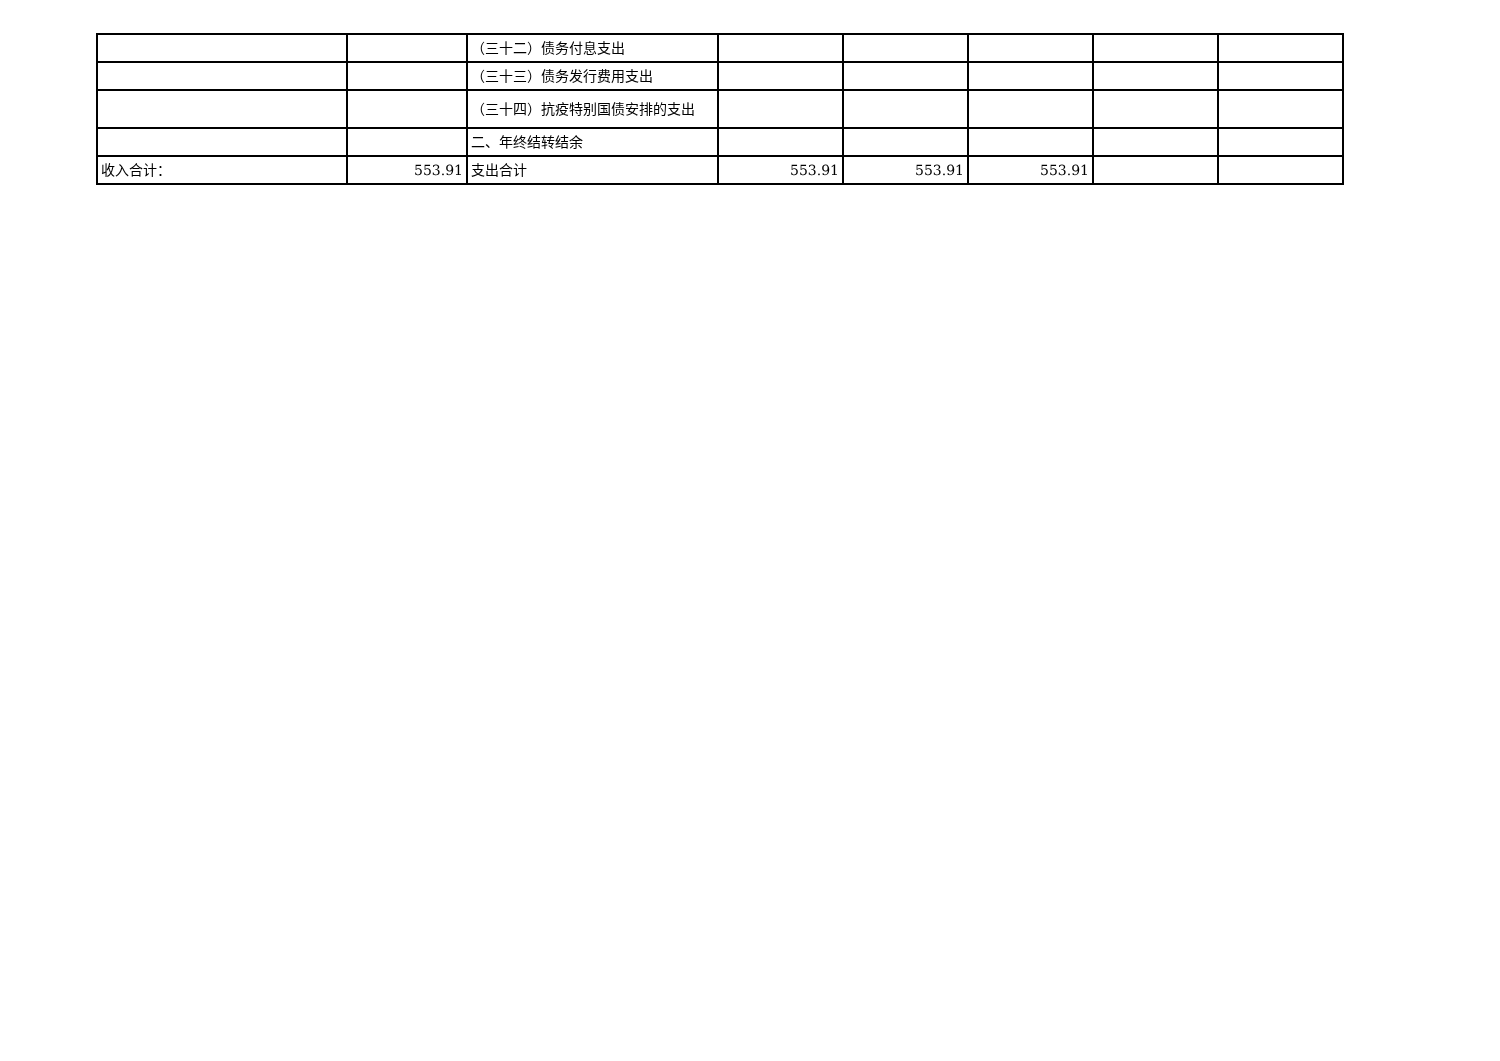| | | （三十二）债务付息支出 | | | | | |
| | | （三十三）债务发行费用支出 | | | | | |
| | | （三十四）抗疫特别国债安排的支出 | | | | | |
| | | 二、年终结转结余 | | | | | |
| 收入合计： | 553.91 | 支出合计 | 553.91 | 553.91 | 553.91 | | |